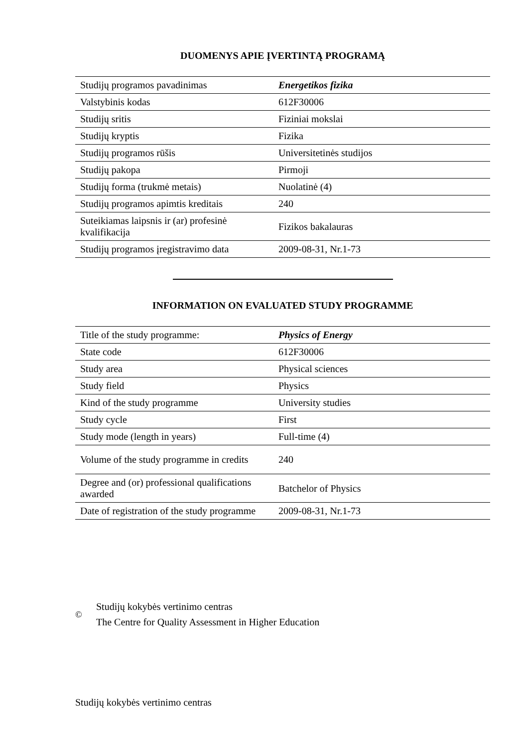DUOMENYS APIE ĮVERTINTĄ PROGRAMĄ
| Studijų programos pavadinimas | Energetikos fizika |
| Valstybinis kodas | 612F30006 |
| Studijų sritis | Fiziniai mokslai |
| Studijų kryptis | Fizika |
| Studijų programos rūšis | Universitetinės studijos |
| Studijų pakopa | Pirmoji |
| Studijų forma (trukmė metais) | Nuolatinė (4) |
| Studijų programos apimtis kreditais | 240 |
| Suteikiamas laipsnis ir (ar) profesinė kvalifikacija | Fizikos bakalauras |
| Studijų programos įregistravimo data | 2009-08-31, Nr.1-73 |
INFORMATION ON EVALUATED STUDY PROGRAMME
| Title of the study programme: | Physics of Energy |
| State code | 612F30006 |
| Study area | Physical sciences |
| Study field | Physics |
| Kind of the study programme | University studies |
| Study cycle | First |
| Study mode (length in years) | Full-time (4) |
| Volume of the study programme in credits | 240 |
| Degree and (or) professional qualifications awarded | Batchelor of Physics |
| Date of registration of the study programme | 2009-08-31, Nr.1-73 |
©
Studijų kokybės vertinimo centras
The Centre for Quality Assessment in Higher Education
Studijų kokybės vertinimo centras